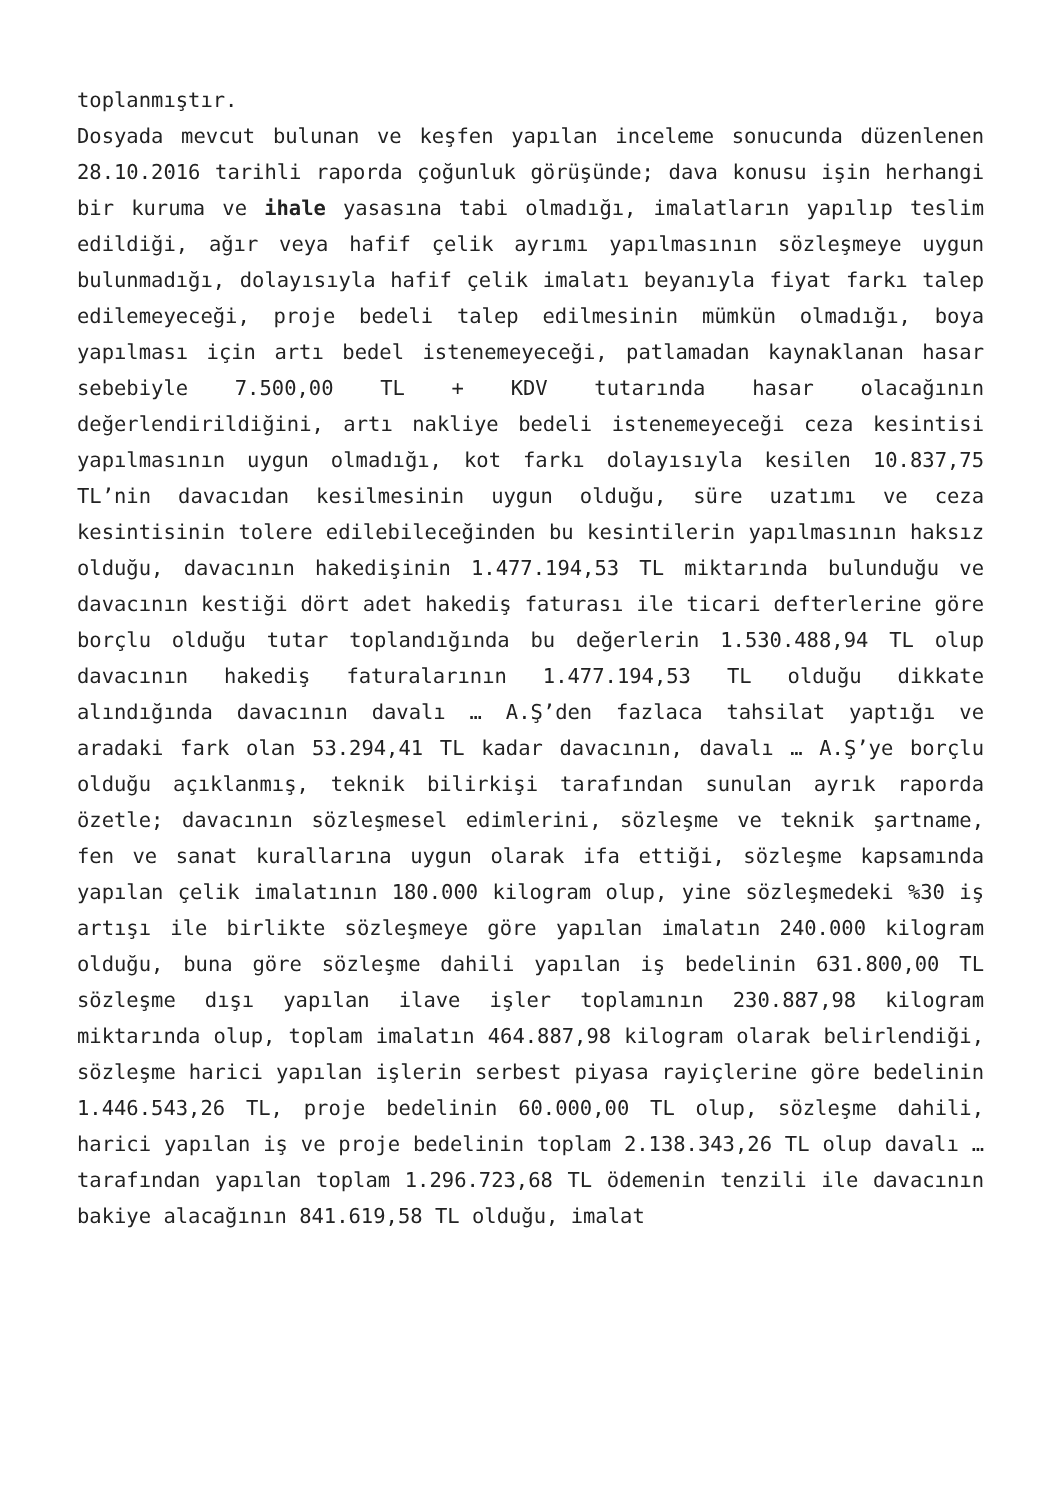toplanmıştır.
Dosyada mevcut bulunan ve keşfen yapılan inceleme sonucunda düzenlenen 28.10.2016 tarihli raporda çoğunluk görüşünde; dava konusu işin herhangi bir kuruma ve ihale yasasına tabi olmadığı, imalatların yapılıp teslim edildiği, ağır veya hafif çelik ayrımı yapılmasının sözleşmeye uygun bulunmadığı, dolayısıyla hafif çelik imalatı beyanıyla fiyat farkı talep edilemeyeceği, proje bedeli talep edilmesinin mümkün olmadığı, boya yapılması için artı bedel istenemeyeceği, patlamadan kaynaklanan hasar sebebiyle 7.500,00 TL + KDV tutarında hasar olacağının değerlendirildiğini, artı nakliye bedeli istenemeyeceği ceza kesintisi yapılmasının uygun olmadığı, kot farkı dolayısıyla kesilen 10.837,75 TL’nin davacıdan kesilmesinin uygun olduğu, süre uzatımı ve ceza kesintisinin tolere edilebileceğinden bu kesintilerin yapılmasının haksız olduğu, davacının hakedişinin 1.477.194,53 TL miktarında bulunduğu ve davacının kestiği dört adet hakediş faturası ile ticari defterlerine göre borçlu olduğu tutar toplandığında bu değerlerin 1.530.488,94 TL olup davacının hakediş faturalarının 1.477.194,53 TL olduğu dikkate alındığında davacının davalı … A.Ş’den fazlaca tahsilat yaptığı ve aradaki fark olan 53.294,41 TL kadar davacının, davalı … A.Ş’ye borçlu olduğu açıklanmış, teknik bilirkişi tarafından sunulan ayrık raporda özetle; davacının sözleşmesel edimlerini, sözleşme ve teknik şartname, fen ve sanat kurallarına uygun olarak ifa ettiği, sözleşme kapsamında yapılan çelik imalatının 180.000 kilogram olup, yine sözleşmedeki %30 iş artışı ile birlikte sözleşmeye göre yapılan imalatın 240.000 kilogram olduğu, buna göre sözleşme dahili yapılan iş bedelinin 631.800,00 TL sözleşme dışı yapılan ilave işler toplamının 230.887,98 kilogram miktarında olup, toplam imalatın 464.887,98 kilogram olarak belirlendiği, sözleşme harici yapılan işlerin serbest piyasa rayiçlerine göre bedelinin 1.446.543,26 TL, proje bedelinin 60.000,00 TL olup, sözleşme dahili, harici yapılan iş ve proje bedelinin toplam 2.138.343,26 TL olup davalı … tarafından yapılan toplam 1.296.723,68 TL ödemenin tenzili ile davacının bakiye alacağının 841.619,58 TL olduğu, imalat